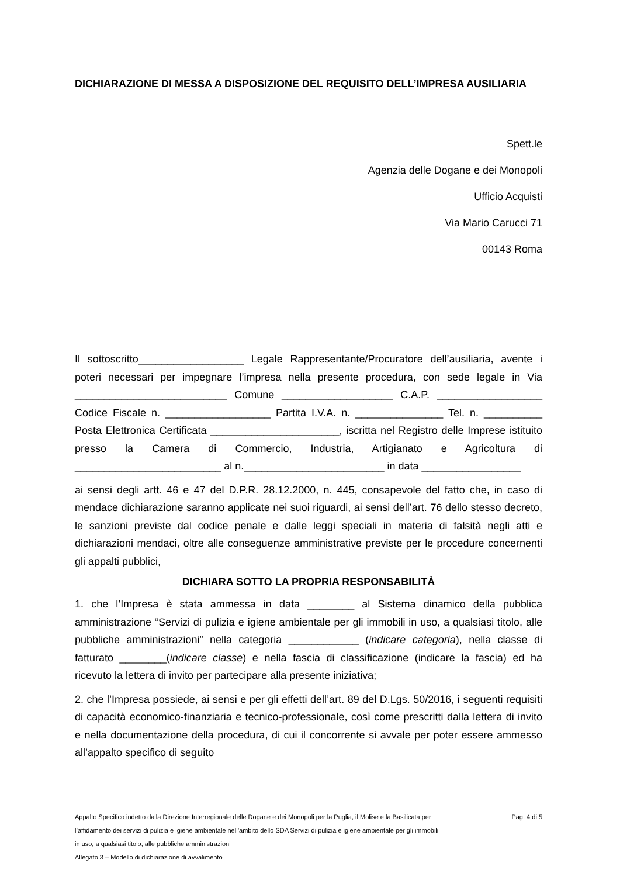DICHIARAZIONE DI MESSA A DISPOSIZIONE DEL REQUISITO DELL’IMPRESA AUSILIARIA
Spett.le
Agenzia delle Dogane e dei Monopoli
Ufficio Acquisti
Via Mario Carucci 71
00143 Roma
Il sottoscritto__________________ Legale Rappresentante/Procuratore dell’ausiliaria, avente i poteri necessari per impegnare l’impresa nella presente procedura, con sede legale in Via __________________________ Comune ___________________ C.A.P. __________________ Codice Fiscale n. __________________ Partita I.V.A. n. _______________ Tel. n. __________ Posta Elettronica Certificata ______________________, iscritta nel Registro delle Imprese istituito presso la Camera di Commercio, Industria, Artigianato e Agricoltura di _________________________ al n.________________________ in data _________________
ai sensi degli artt. 46 e 47 del D.P.R. 28.12.2000, n. 445, consapevole del fatto che, in caso di mendace dichiarazione saranno applicate nei suoi riguardi, ai sensi dell’art. 76 dello stesso decreto, le sanzioni previste dal codice penale e dalle leggi speciali in materia di falsità negli atti e dichiarazioni mendaci, oltre alle conseguenze amministrative previste per le procedure concernenti gli appalti pubblici,
DICHIARA SOTTO LA PROPRIA RESPONSABILITÀ
1. che l’Impresa è stata ammessa in data ________ al Sistema dinamico della pubblica amministrazione “Servizi di pulizia e igiene ambientale per gli immobili in uso, a qualsiasi titolo, alle pubbliche amministrazioni” nella categoria ____________ (indicare categoria), nella classe di fatturato ________(indicare classe) e nella fascia di classificazione (indicare la fascia) ed ha ricevuto la lettera di invito per partecipare alla presente iniziativa;
2. che l’Impresa possiede, ai sensi e per gli effetti dell’art. 89 del D.Lgs. 50/2016, i seguenti requisiti di capacità economico-finanziaria e tecnico-professionale, così come prescritti dalla lettera di invito e nella documentazione della procedura, di cui il concorrente si avvale per poter essere ammesso all’appalto specifico di seguito
Appalto Specifico indetto dalla Direzione Interregionale delle Dogane e dei Monopoli per la Puglia, il Molise e la Basilicata per l’affidamento dei servizi di pulizia e igiene ambientale nell’ambito dello SDA Servizi di pulizia e igiene ambientale per gli immobili in uso, a qualsiasi titolo, alle pubbliche amministrazioni
Allegato 3 – Modello di dichiarazione di avvalimento
Pag. 4 di 5